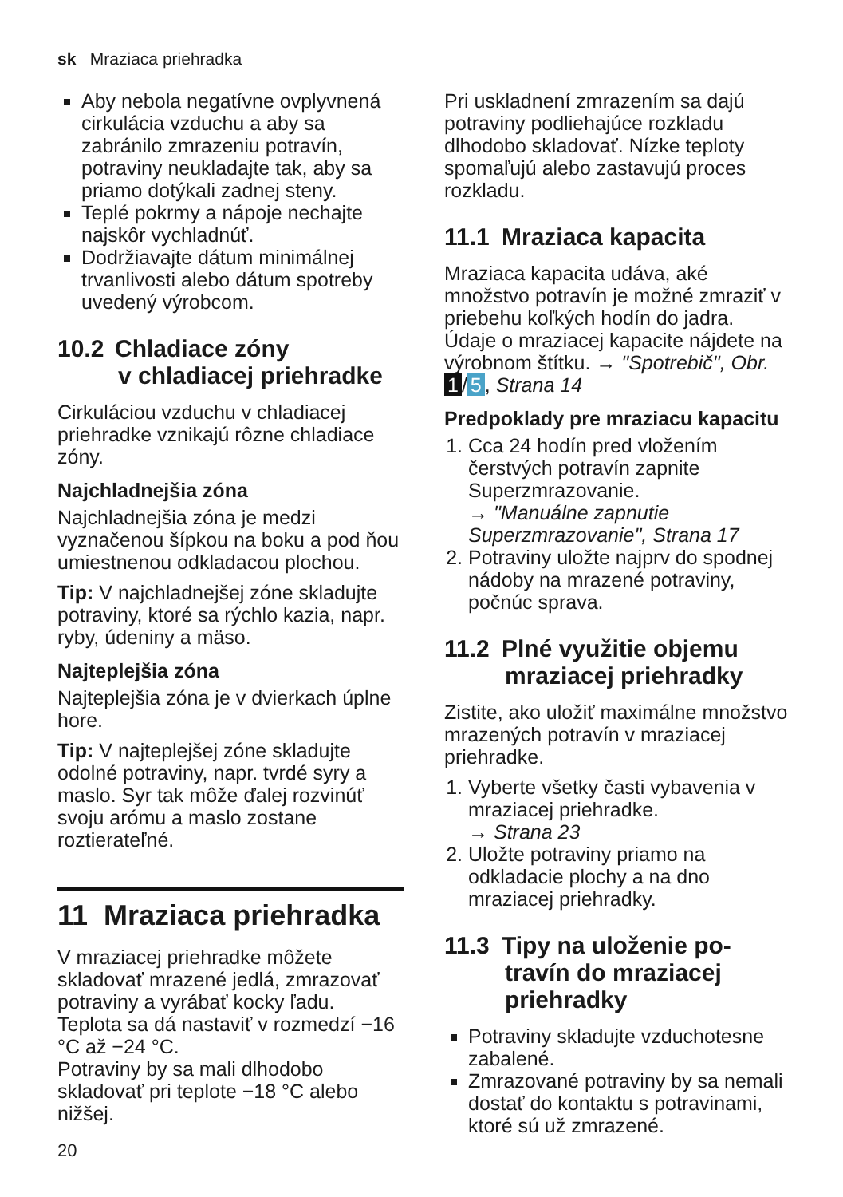sk Mraziaca priehradka
Aby nebola negatívne ovplyvnená cirkulácia vzduchu a aby sa zabránilo zmrazeniu potravín, potraviny neukladajte tak, aby sa priamo dotýkali zadnej steny.
Teplé pokrmy a nápoje nechajte najskôr vychladnúť.
Dodržiavajte dátum minimálnej trvanlivosti alebo dátum spotreby uvedený výrobcom.
10.2 Chladiace zóny
v chladiacej priehradke
Cirkuláciou vzduchu v chladiacej priehradke vznikajú rôzne chladiace zóny.
Najchladnejšia zóna
Najchladnejšia zóna je medzi vyznačenou šípkou na boku a pod ňou umiestnenou odkladacou plochou.
Tip: V najchladnejšej zóne skladujte potraviny, ktoré sa rýchlo kazia, napr. ryby, údeniny a mäso.
Najteplejšia zóna
Najteplejšia zóna je v dvierkach úplne hore.
Tip: V najteplejšej zóne skladujte odolné potraviny, napr. tvrdé syry a maslo. Syr tak môže ďalej rozvinúť svoju arómu a maslo zostane roztierateľné.
11 Mraziaca priehradka
V mraziacej priehradke môžete skladovať mrazené jedlá, zmrazovať potraviny a vyrábať kocky ľadu.
Teplota sa dá nastaviť v rozmedzí −16 °C až −24 °C.
Potraviny by sa mali dlhodobo skladovať pri teplote −18 °C alebo nižšej.
Pri uskladnení zmrazením sa dajú potraviny podliehajúce rozkladu dlhodobo skladovať. Nízke teploty spomaľujú alebo zastavujú proces rozkladu.
11.1 Mraziaca kapacita
Mraziaca kapacita udáva, aké množstvo potravín je možné zmraziť v priebehu koľkých hodín do jadra. Údaje o mraziacej kapacite nájdete na výrobnom štítku. → "Spotrebič", Obr. 1 / 5, Strana 14
Predpoklady pre mraziacu kapacitu
1. Cca 24 hodín pred vložením čerstvých potravín zapnite Superzmrazovanie.
→ "Manuálne zapnutie Superzmrazovanie", Strana 17
2. Potraviny uložte najprv do spodnej nádoby na mrazené potraviny, počnúc sprava.
11.2 Plné využitie objemu
mraziacej priehradky
Zistite, ako uložiť maximálne množstvo mrazených potravín v mraziacej priehradke.
1. Vyberte všetky časti vybavenia v mraziacej priehradke.
→ Strana 23
2. Uložte potraviny priamo na odkladacie plochy a na dno mraziacej priehradky.
11.3 Tipy na uloženie po-
travín do mraziacej
priehradky
Potraviny skladujte vzduchotesne zabalené.
Zmrazované potraviny by sa nemali dostať do kontaktu s potravinami, ktoré sú už zmrazené.
20